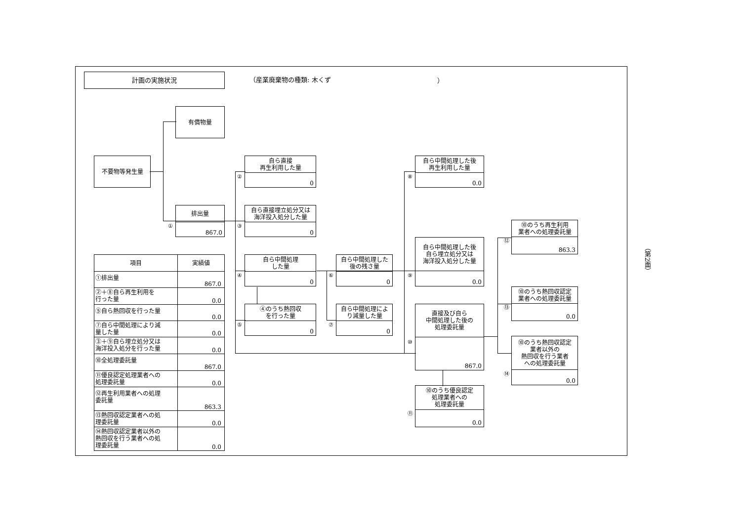計画の実施状況
（産業廃棄物の種類: 木くず ）
有償物量
不要物等発生量
排出量
867.0
①
自ら直接
再生利用した量
0
②
自ら直接埋立処分又は
海洋投入処分した量
0
③
自ら中間処理
した量
0
④
④のうち熱回収
を行った量
0
⑤
自ら中間処理した
後の残さ量
0
⑥
自ら中間処理によ
り減量した量
0
⑦
自ら中間処理した後
再生利用した量
0.0
⑧
自ら中間処理した後
自ら埋立処分又は
海洋投入処分した量
0.0
⑨
直接及び自ら
中間処理した後の
処理委託量
867.0
⑩
⑩のうち優良認定
処理業者への
処理委託量
0.0
⑪
⑩のうち再生利用
業者への処理委託量
863.3
⑫
⑩のうち熱回収認定
業者への処理委託量
0.0
⑬
⑩のうち熱回収認定
業者以外の
熱回収を行う業者
への処理委託量
0.0
⑭
| 項目 | 実績値 |
| --- | --- |
| ①排出量 | 867.0 |
| ②＋⑧自ら再生利用を 行った量 | 0.0 |
| ⑤自ら熱回収を行った量 | 0.0 |
| ⑦自ら中間処理により減 量した量 | 0.0 |
| ③＋⑨自ら埋立処分又は 海洋投入処分を行った量 | 0.0 |
| ⑩全処理委託量 | 867.0 |
| ⑪優良認定処理業者への 処理委託量 | 0.0 |
| ⑫再生利用業者への処理 委託量 | 863.3 |
| ⑬熱回収認定業者への処 理委託量 | 0.0 |
| ⑭熱回収認定業者以外の 熱回収を行う業者への処 理委託量 | 0.0 |
（第2面）